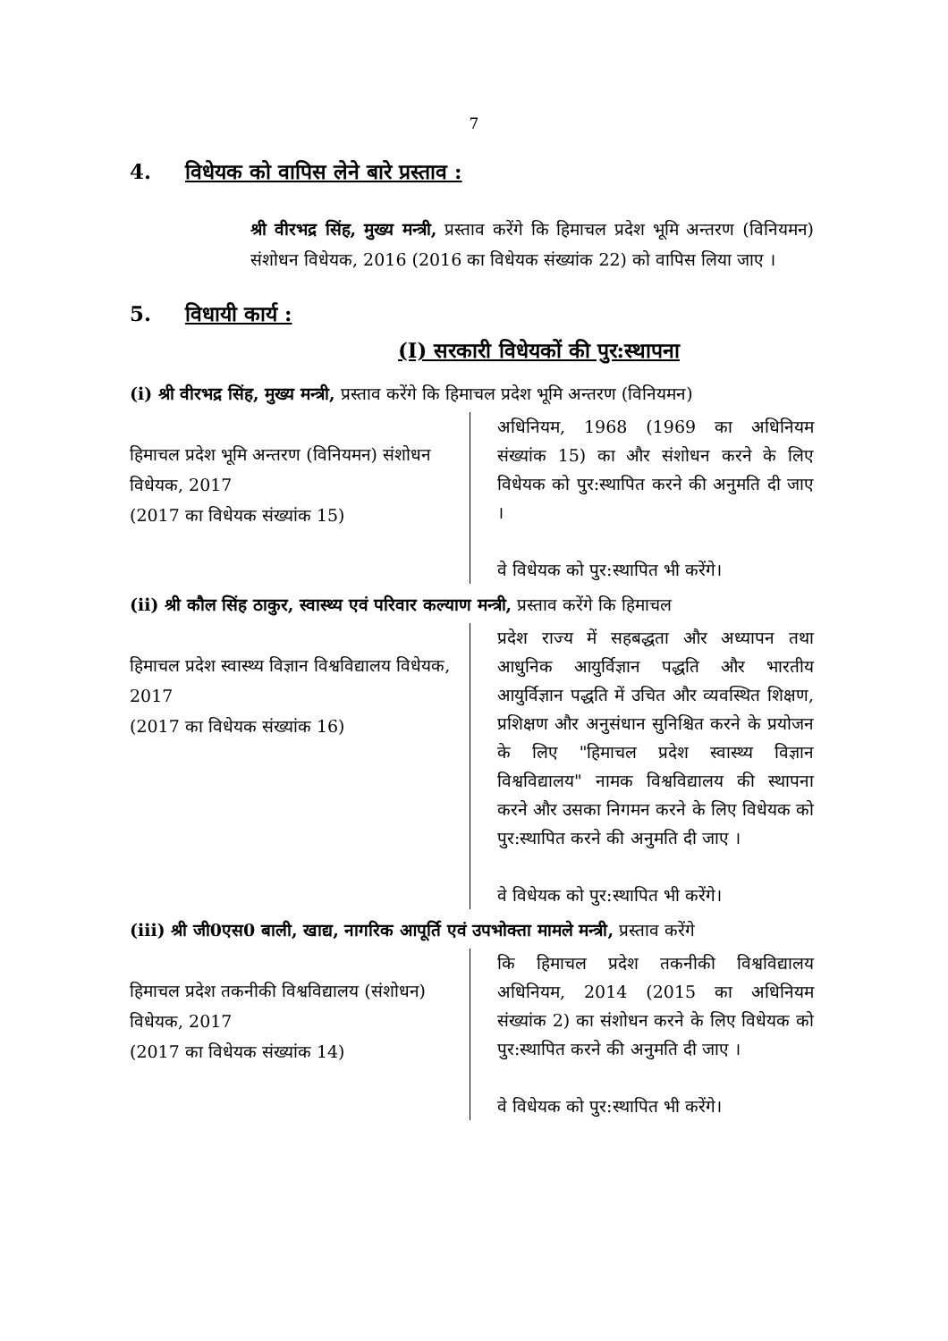7
4. विधेयक को वापिस लेने बारे प्रस्ताव :
श्री वीरभद्र सिंह, मुख्य मन्त्री, प्रस्ताव करेंगे कि हिमाचल प्रदेश भूमि अन्तरण (विनियमन) संशोधन विधेयक, 2016 (2016 का विधेयक संख्यांक 22) को वापिस लिया जाए ।
5. विधायी कार्य :
(I) सरकारी विधेयकों की पुर:स्थापना
(i) श्री वीरभद्र सिंह, मुख्य मन्त्री, प्रस्ताव करेंगे कि हिमाचल प्रदेश भूमि अन्तरण (विनियमन)
हिमाचल प्रदेश भूमि अन्तरण (विनियमन) संशोधन विधेयक, 2017
(2017 का विधेयक संख्यांक 15)
अधिनियम, 1968 (1969 का अधिनियम संख्यांक 15) का और संशोधन करने के लिए विधेयक को पुर:स्थापित करने की अनुमति दी जाए ।
वे विधेयक को पुर:स्थापित भी करेंगे।
(ii) श्री कौल सिंह ठाकुर, स्वास्थ्य एवं परिवार कल्याण मन्त्री, प्रस्ताव करेंगे कि हिमाचल
हिमाचल प्रदेश स्वास्थ्य विज्ञान विश्वविद्यालय विधेयक, 2017
(2017 का विधेयक संख्यांक 16)
प्रदेश राज्य में सहबद्धता और अध्यापन तथा आधुनिक आयुर्विज्ञान पद्धति और भारतीय आयुर्विज्ञान पद्धति में उचित और व्यवस्थित शिक्षण, प्रशिक्षण और अनुसंधान सुनिश्चित करने के प्रयोजन के लिए "हिमाचल प्रदेश स्वास्थ्य विज्ञान विश्वविद्यालय" नामक विश्वविद्यालय की स्थापना करने और उसका निगमन करने के लिए विधेयक को पुर:स्थापित करने की अनुमति दी जाए ।
वे विधेयक को पुर:स्थापित भी करेंगे।
(iii) श्री जी0एस0 बाली, खाद्य, नागरिक आपूर्ति एवं उपभोक्ता मामले मन्त्री, प्रस्ताव करेंगे
हिमाचल प्रदेश तकनीकी विश्वविद्यालय (संशोधन) विधेयक, 2017
(2017 का विधेयक संख्यांक 14)
कि हिमाचल प्रदेश तकनीकी विश्वविद्यालय अधिनियम, 2014 (2015 का अधिनियम संख्यांक 2) का संशोधन करने के लिए विधेयक को पुर:स्थापित करने की अनुमति दी जाए ।
वे विधेयक को पुर:स्थापित भी करेंगे।